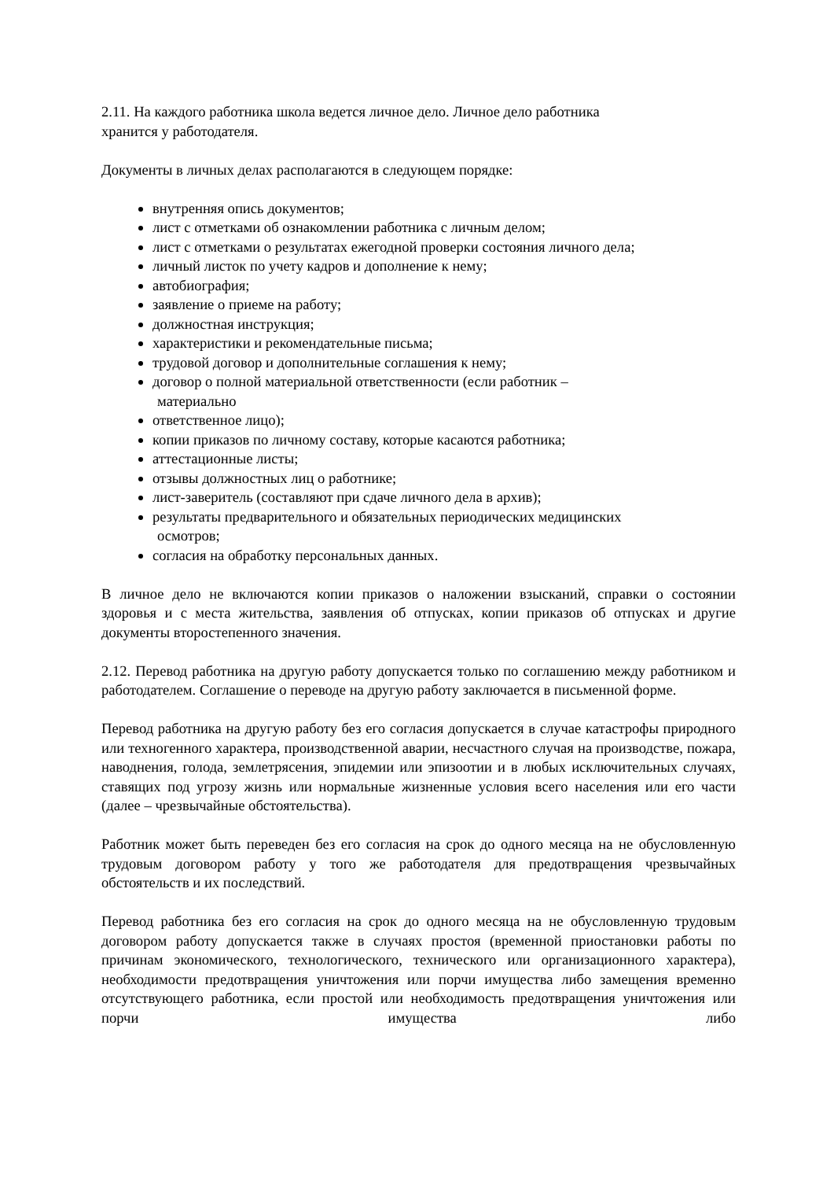2.11. На каждого работника школа ведется личное дело. Личное дело работника
хранится у работодателя.
Документы в личных делах располагаются в следующем порядке:
внутренняя опись документов;
лист с отметками об ознакомлении работника с личным делом;
лист с отметками о результатах ежегодной проверки состояния личного дела;
личный листок по учету кадров и дополнение к нему;
автобиография;
заявление о приеме на работу;
должностная инструкция;
характеристики и рекомендательные письма;
трудовой договор и дополнительные соглашения к нему;
договор о полной материальной ответственности (если работник –
материально
ответственное лицо);
копии приказов по личному составу, которые касаются работника;
аттестационные листы;
отзывы должностных лиц о работнике;
лист-заверитель (составляют при сдаче личного дела в архив);
результаты предварительного и обязательных периодических медицинских
осмотров;
согласия на обработку персональных данных.
В личное дело не включаются копии приказов о наложении взысканий, справки о состоянии здоровья и с места жительства, заявления об отпусках, копии приказов об отпусках и другие документы второстепенного значения.
2.12. Перевод работника на другую работу допускается только по соглашению между работником и работодателем. Соглашение о переводе на другую работу заключается в письменной форме.
Перевод работника на другую работу без его согласия допускается в случае катастрофы природного или техногенного характера, производственной аварии, несчастного случая на производстве, пожара, наводнения, голода, землетрясения, эпидемии или эпизоотии и в любых исключительных случаях, ставящих под угрозу жизнь или нормальные жизненные условия всего населения или его части (далее – чрезвычайные обстоятельства).
Работник может быть переведен без его согласия на срок до одного месяца на не обусловленную трудовым договором работу у того же работодателя для предотвращения чрезвычайных обстоятельств и их последствий.
Перевод работника без его согласия на срок до одного месяца на не обусловленную трудовым договором работу допускается также в случаях простоя (временной приостановки работы по причинам экономического, технологического, технического или организационного характера), необходимости предотвращения уничтожения или порчи имущества либо замещения временно отсутствующего работника, если простой или необходимость предотвращения уничтожения или порчи имущества либо